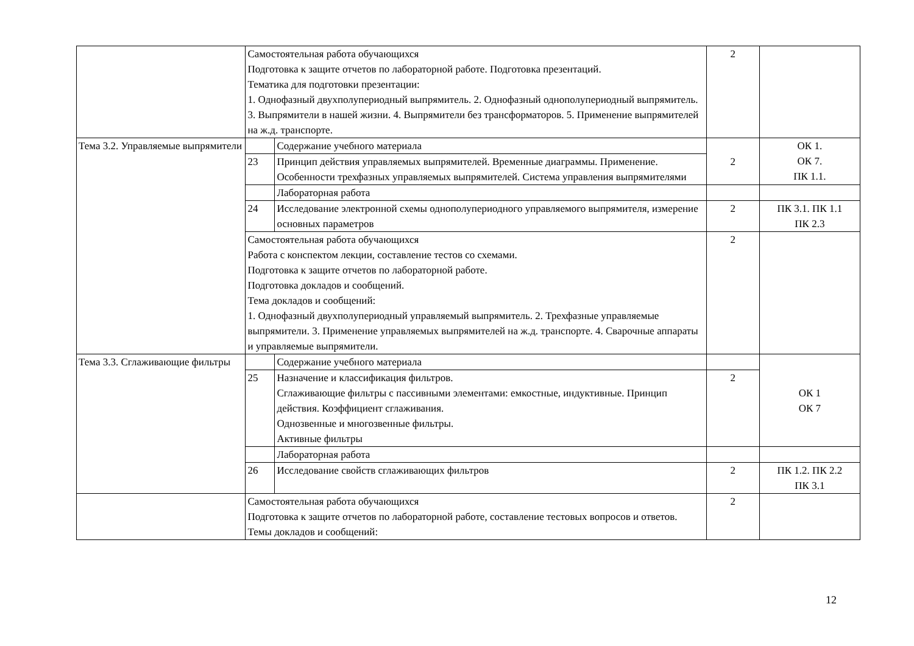| | Самостоятельная работа обучающихся Подготовка к защите отчетов по лабораторной работе. Подготовка презентаций. Тематика для подготовки презентации: 1. Однофазный двухполупериодный выпрямитель. 2. Однофазный однополупериодный выпрямитель. 3. Выпрямители в нашей жизни. 4. Выпрямители без трансформаторов. 5. Применение выпрямителей на ж.д. транспорте. | | 2 | |
| Тема 3.2. Управляемые выпрямители | | Содержание учебного материала | 2 | ОК 1. ОК 7. ПК 1.1. |
| | 23 | Принцип действия управляемых выпрямителей. Временные диаграммы. Применение. Особенности трехфазных управляемых выпрямителей. Система управления выпрямителями | | |
| | | Лабораторная работа | | |
| | 24 | Исследование электронной схемы однополупериодного управляемого выпрямителя, измерение основных параметров | 2 | ПК 3.1. ПК 1.1 ПК 2.3 |
| | Самостоятельная работа обучающихся Работа с конспектом лекции, составление тестов со схемами. Подготовка к защите отчетов по лабораторной работе. Подготовка докладов и сообщений. Тема докладов и сообщений: 1. Однофазный двухполупериодный управляемый выпрямитель. 2. Трехфазные управляемые выпрямители. 3. Применение управляемых выпрямителей на ж.д. транспорте. 4. Сварочные аппараты и управляемые выпрямители. | | 2 | |
| Тема 3.3. Сглаживающие фильтры | | Содержание учебного материала | | ОК 1 ОК 7 |
| | 25 | Назначение и классификация фильтров. Сглаживающие фильтры с пассивными элементами: емкостные, индуктивные. Принцип действия. Коэффициент сглаживания. Однозвенные и многозвенные фильтры. Активные фильтры | 2 | |
| | | Лабораторная работа | | |
| | 26 | Исследование свойств сглаживающих фильтров | 2 | ПК 1.2. ПК 2.2 ПК 3.1 |
| | Самостоятельная работа обучающихся Подготовка к защите отчетов по лабораторной работе, составление тестовых вопросов и ответов. Темы докладов и сообщений: | | 2 | |
12